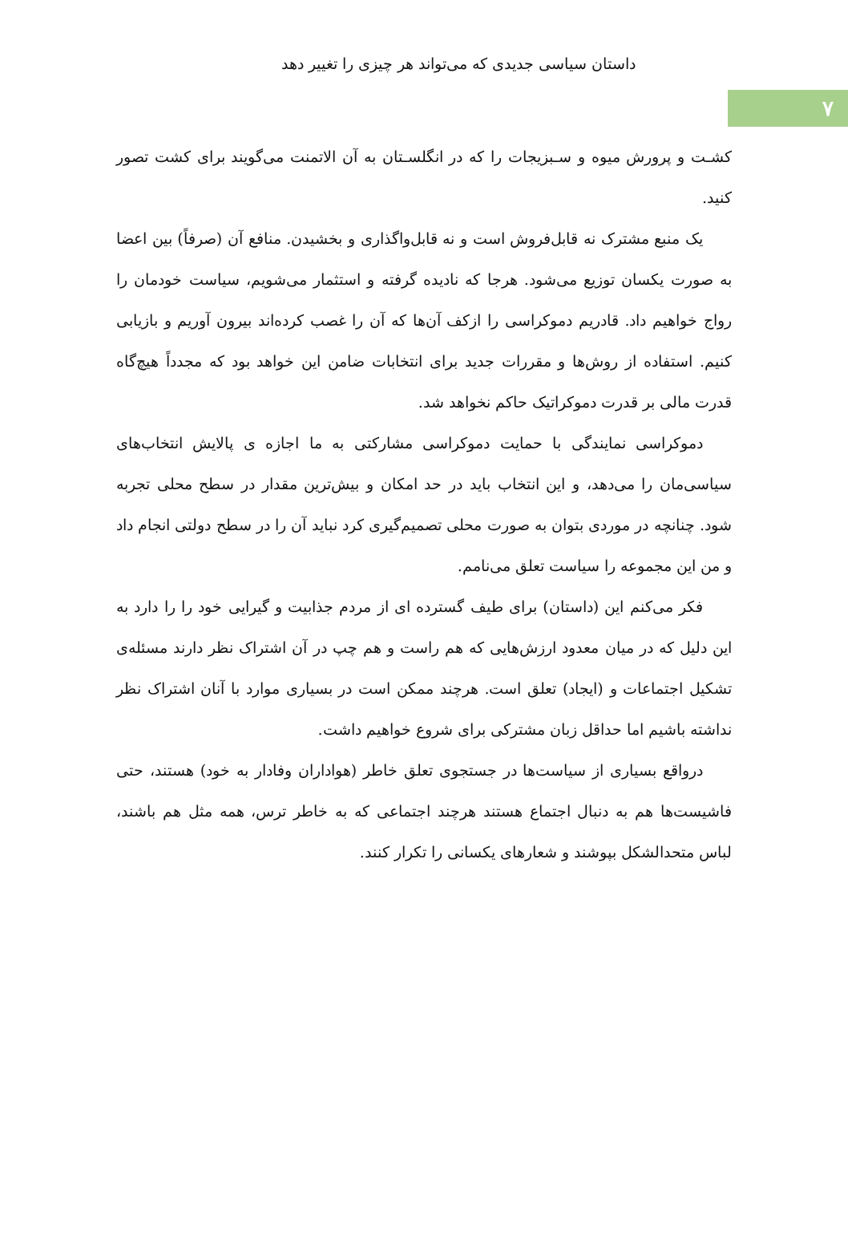داستان سیاسی جدیدی که می‌تواند هر چیزی را تغییر دهد
۷
کشـت و پرورش میوه و سـبزیجات را که در انگلسـتان به آن الاتمنت می‌گویند برای کشت تصور کنید.
یک منبع مشترک نه قابل‌فروش است و نه قابل‌واگذاری و بخشیدن. منافع آن (صرفاً) بین اعضا به صورت یکسان توزیع می‌شود. هرجا که نادیده گرفته و استثمار می‌شویم، سیاست خودمان را رواج خواهیم داد. قادریم دموکراسی را ازکف آن‌ها که آن را غصب کرده‌اند بیرون آوریم و بازیابی کنیم. استفاده از روش‌ها و مقررات جدید برای انتخابات ضامن این خواهد بود که مجدداً هیچ‌گاه قدرت مالی بر قدرت دموکراتیک حاکم نخواهد شد.
دموکراسی نمایندگی با حمایت دموکراسی مشارکتی به ما اجازه ی پالایش انتخاب‌های سیاسی‌مان را می‌دهد، و این انتخاب باید در حد امکان و بیش‌ترین مقدار در سطح محلی تجربه شود. چنانچه در موردی بتوان به صورت محلی تصمیم‌گیری کرد نباید آن را در سطح دولتی انجام داد و من این مجموعه را سیاست تعلق می‌نامم.
فکر می‌کنم این (داستان) برای طیف گسترده ای از مردم جذابیت و گیرایی خود را را دارد به این دلیل که در میان معدود ارزش‌هایی که هم راست و هم چپ در آن اشتراک نظر دارند مسئله‌ی تشکیل اجتماعات و (ایجاد) تعلق است. هرچند ممکن است در بسیاری موارد با آنان اشتراک نظر نداشته باشیم اما حداقل زبان مشترکی برای شروع خواهیم داشت.
درواقع بسیاری از سیاست‌ها در جستجوی تعلق خاطر (هواداران وفادار به خود) هستند، حتی فاشیست‌ها هم به دنبال اجتماع هستند هرچند اجتماعی که به خاطر ترس، همه مثل هم باشند، لباس متحدالشکل بپوشند و شعارهای یکسانی را تکرار کنند.